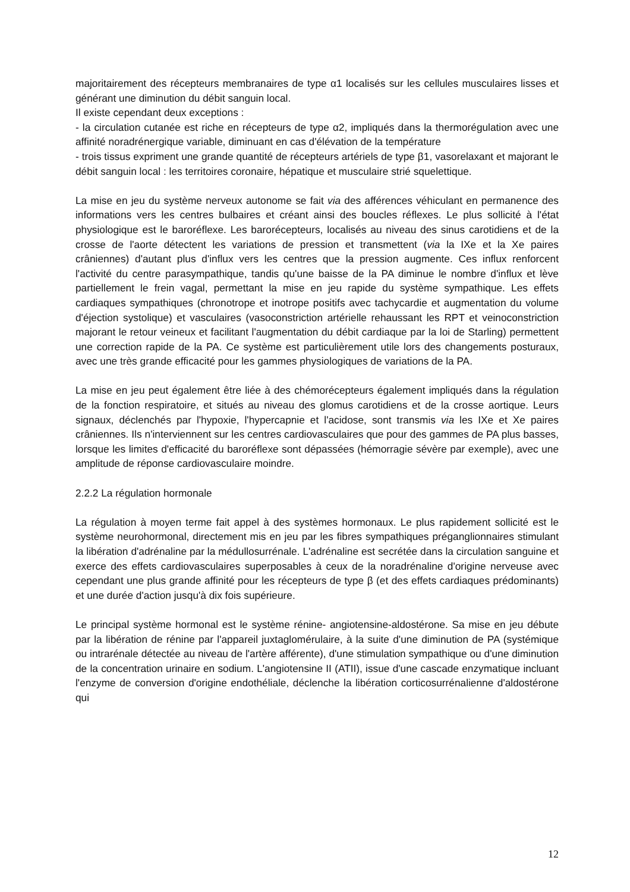majoritairement des récepteurs membranaires de type α1 localisés sur les cellules musculaires lisses et générant une diminution du débit sanguin local.
Il existe cependant deux exceptions :
- la circulation cutanée est riche en récepteurs de type α2, impliqués dans la thermorégulation avec une affinité noradrénergique variable, diminuant en cas d'élévation de la température
- trois tissus expriment une grande quantité de récepteurs artériels de type β1, vasorelaxant et majorant le débit sanguin local : les territoires coronaire, hépatique et musculaire strié squelettique.
La mise en jeu du système nerveux autonome se fait via des afférences véhiculant en permanence des informations vers les centres bulbaires et créant ainsi des boucles réflexes. Le plus sollicité à l'état physiologique est le baroréflexe. Les barorécepteurs, localisés au niveau des sinus carotidiens et de la crosse de l'aorte détectent les variations de pression et transmettent (via la IXe et la Xe paires crâniennes) d'autant plus d'influx vers les centres que la pression augmente. Ces influx renforcent l'activité du centre parasympathique, tandis qu'une baisse de la PA diminue le nombre d'influx et lève partiellement le frein vagal, permettant la mise en jeu rapide du système sympathique. Les effets cardiaques sympathiques (chronotrope et inotrope positifs avec tachycardie et augmentation du volume d'éjection systolique) et vasculaires (vasoconstriction artérielle rehaussant les RPT et veinoconstriction majorant le retour veineux et facilitant l'augmentation du débit cardiaque par la loi de Starling) permettent une correction rapide de la PA. Ce système est particulièrement utile lors des changements posturaux, avec une très grande efficacité pour les gammes physiologiques de variations de la PA.
La mise en jeu peut également être liée à des chémorécepteurs également impliqués dans la régulation de la fonction respiratoire, et situés au niveau des glomus carotidiens et de la crosse aortique. Leurs signaux, déclenchés par l'hypoxie, l'hypercapnie et l'acidose, sont transmis via les IXe et Xe paires crâniennes. Ils n'interviennent sur les centres cardiovasculaires que pour des gammes de PA plus basses, lorsque les limites d'efficacité du baroréflexe sont dépassées (hémorragie sévère par exemple), avec une amplitude de réponse cardiovasculaire moindre.
2.2.2 La régulation hormonale
La régulation à moyen terme fait appel à des systèmes hormonaux. Le plus rapidement sollicité est le système neurohormonal, directement mis en jeu par les fibres sympathiques préganglionnaires stimulant la libération d'adrénaline par la médullosurrénale. L'adrénaline est secrétée dans la circulation sanguine et exerce des effets cardiovasculaires superposables à ceux de la noradrénaline d'origine nerveuse avec cependant une plus grande affinité pour les récepteurs de type β (et des effets cardiaques prédominants) et une durée d'action jusqu'à dix fois supérieure.
Le principal système hormonal est le système rénine- angiotensine-aldostérone. Sa mise en jeu débute par la libération de rénine par l'appareil juxtaglomérulaire, à la suite d'une diminution de PA (systémique ou intrarénale détectée au niveau de l'artère afférente), d'une stimulation sympathique ou d'une diminution de la concentration urinaire en sodium. L'angiotensine II (ATII), issue d'une cascade enzymatique incluant l'enzyme de conversion d'origine endothéliale, déclenche la libération corticosurrénalienne d'aldostérone qui
12